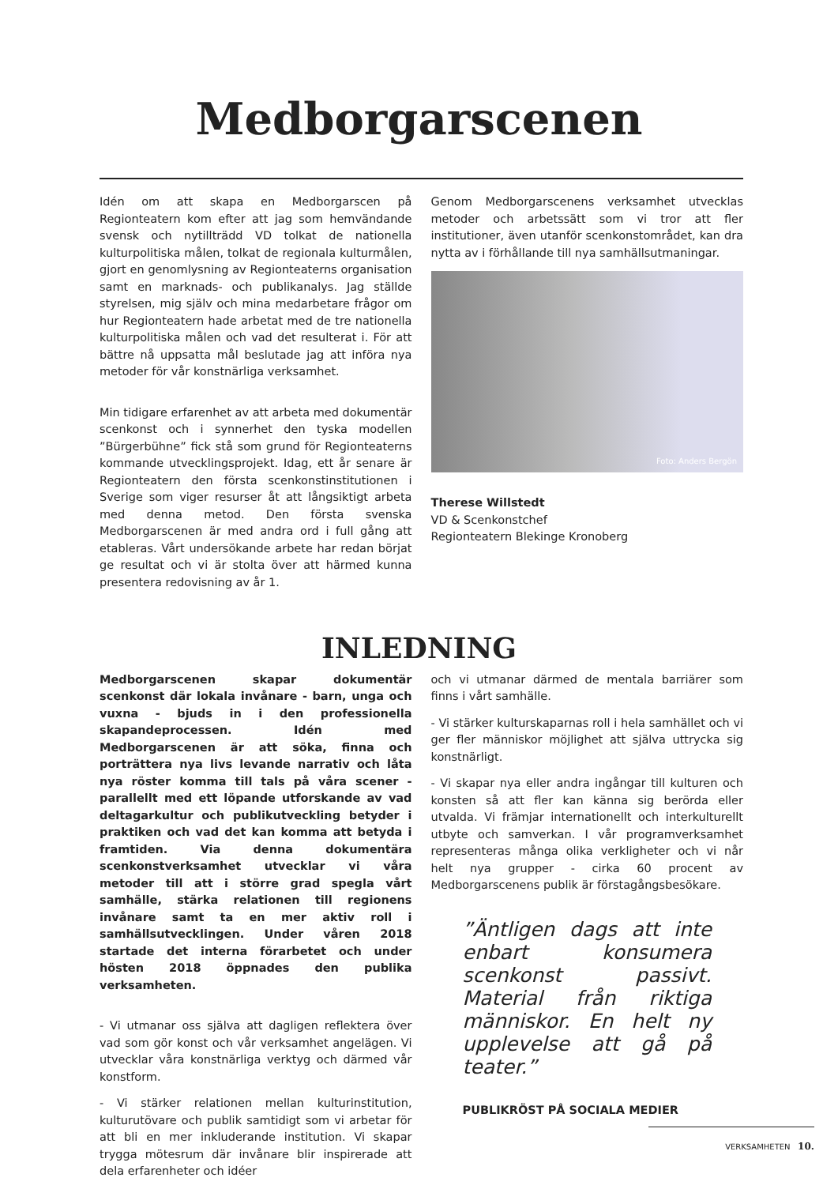Medborgarscenen
Idén om att skapa en Medborgarscen på Regionteatern kom efter att jag som hemvändande svensk och nytillträdd VD tolkat de nationella kulturpolitiska målen, tolkat de regionala kulturmålen, gjort en genomlysning av Regionteaterns organisation samt en marknads- och publikanalys. Jag ställde styrelsen, mig själv och mina medarbetare frågor om hur Regionteatern hade arbetat med de tre nationella kulturpolitiska målen och vad det resulterat i. För att bättre nå uppsatta mål beslutade jag att införa nya metoder för vår konstnärliga verksamhet.
Min tidigare erfarenhet av att arbeta med dokumentär scenkonst och i synnerhet den tyska modellen ”Bürgerbühne” fick stå som grund för Regionteaterns kommande utvecklingsprojekt. Idag, ett år senare är Regionteatern den första scenkonstinstitutionen i Sverige som viger resurser åt att långsiktigt arbeta med denna metod. Den första svenska Medborgarscenen är med andra ord i full gång att etableras. Vårt undersökande arbete har redan börjat ge resultat och vi är stolta över att härmed kunna presentera redovisning av år 1.
Genom Medborgarscenens verksamhet utvecklas metoder och arbetssätt som vi tror att fler institutioner, även utanför scenkonstområdet, kan dra nytta av i förhållande till nya samhällsutmaningar.
Foto: Anders Bergön
Therese Willstedt
VD & Scenkonstchef
Regionteatern Blekinge Kronoberg
INLEDNING
Medborgarscenen skapar dokumentär scenkonst där lokala invånare - barn, unga och vuxna - bjuds in i den professionella skapandeprocessen. Idén med Medborgarscenen är att söka, finna och porträttera nya livs levande narrativ och låta nya röster komma till tals på våra scener - parallellt med ett löpande utforskande av vad deltagarkultur och publikutveckling betyder i praktiken och vad det kan komma att betyda i framtiden. Via denna dokumentära scenkonstverksamhet utvecklar vi våra metoder till att i större grad spegla vårt samhälle, stärka relationen till regionens invånare samt ta en mer aktiv roll i samhällsutvecklingen. Under våren 2018 startade det interna förarbetet och under hösten 2018 öppnades den publika verksamheten.
- Vi utmanar oss själva att dagligen reflektera över vad som gör konst och vår verksamhet angelägen. Vi utvecklar våra konstnärliga verktyg och därmed vår konstform.
- Vi stärker relationen mellan kulturinstitution, kulturutövare och publik samtidigt som vi arbetar för att bli en mer inkluderande institution. Vi skapar trygga mötesrum där invånare blir inspirerade att dela erfarenheter och idéer
och vi utmanar därmed de mentala barriärer som finns i vårt samhälle.
- Vi stärker kulturskaparnas roll i hela samhället och vi ger fler människor möjlighet att själva uttrycka sig konstnärligt.
- Vi skapar nya eller andra ingångar till kulturen och konsten så att fler kan känna sig berörda eller utvalda. Vi främjar internationellt och interkulturellt utbyte och samverkan. I vår programverksamhet representeras många olika verkligheter och vi når helt nya grupper - cirka 60 procent av Medborgarscenens publik är förstagångsbesökare.
”Äntligen dags att inte enbart konsumera scenkonst passivt. Material från riktiga människor. En helt ny upplevelse att gå på teater.”
PUBLIKRÖST PÅ SOCIALA MEDIER
VERKSAMHETEN 10.